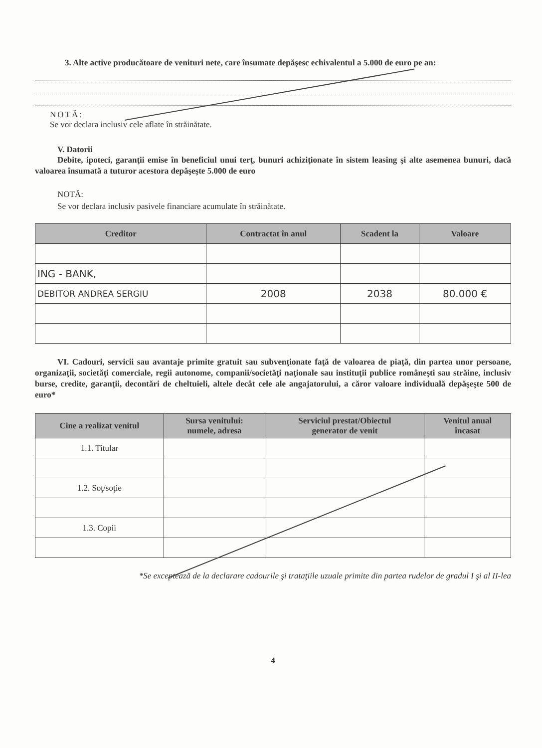3. Alte active producătoare de venituri nete, care însumate depăşesc echivalentul a 5.000 de euro pe an:
NOTĂ:
Se vor declara inclusiv cele aflate în străinătate.
V. Datorii
Debite, ipoteci, garanţii emise în beneficiul unui terţ, bunuri achiziţionate în sistem leasing şi alte asemenea bunuri, dacă valoarea însumată a tuturor acestora depăşeşte 5.000 de euro
NOTĂ:
Se vor declara inclusiv pasivele financiare acumulate în străinătate.
| Creditor | Contractat în anul | Scadent la | Valoare |
| --- | --- | --- | --- |
| ING - BANK, | | | |
| DEBITOR ANDREA SERGIU | 2008 | 2038 | 80.000 € |
VI. Cadouri, servicii sau avantaje primite gratuit sau subvenţionate faţă de valoarea de piaţă, din partea unor persoane, organizaţii, societăţi comerciale, regii autonome, companii/societăţi naţionale sau instituţii publice româneşti sau străine, inclusiv burse, credite, garanţii, decontări de cheltuieli, altele decât cele ale angajatorului, a căror valoare individuală depăşeşte 500 de euro*
| Cine a realizat venitul | Sursa venitului: numele, adresa | Serviciul prestat/Obiectul generator de venit | Venitul anual încasat |
| --- | --- | --- | --- |
| 1.1. Titular | | | |
| 1.2. Soţ/soţie | | | |
| 1.3. Copii | | | |
*Se exceptează de la declarare cadourile şi trataţiile uzuale primite din partea rudelor de gradul I şi al II-lea
4